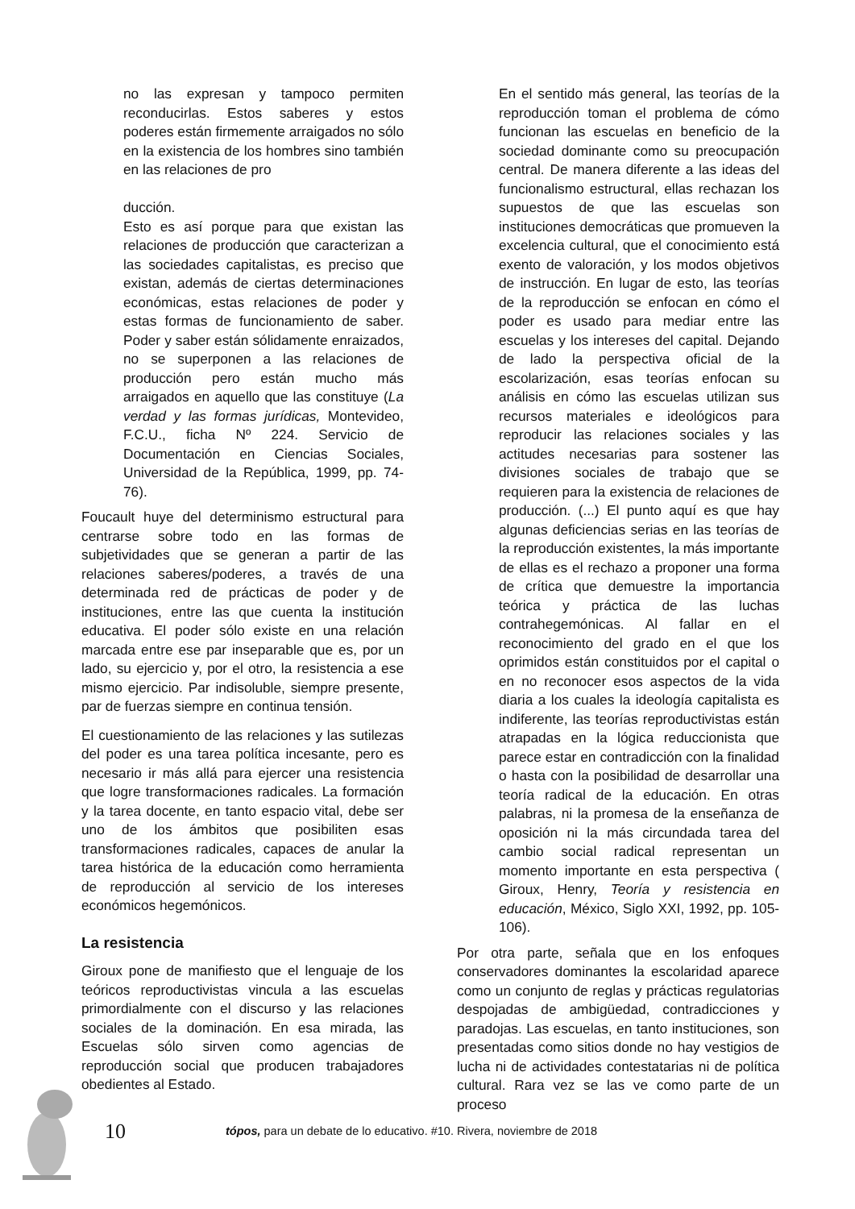no las expresan y tampoco permiten reconducirlas. Estos saberes y estos poderes están firmemente arraigados no sólo en la existencia de los hombres sino también en las relaciones de pro
ducción.
Esto es así porque para que existan las relaciones de producción que caracterizan a las sociedades capitalistas, es preciso que existan, además de ciertas determinaciones económicas, estas relaciones de poder y estas formas de funcionamiento de saber. Poder y saber están sólidamente enraizados, no se superponen a las relaciones de producción pero están mucho más arraigados en aquello que las constituye (La verdad y las formas jurídicas, Montevideo, F.C.U., ficha Nº 224. Servicio de Documentación en Ciencias Sociales, Universidad de la República, 1999, pp. 74-76).
Foucault huye del determinismo estructural para centrarse sobre todo en las formas de subjetividades que se generan a partir de las relaciones saberes/poderes, a través de una determinada red de prácticas de poder y de instituciones, entre las que cuenta la institución educativa. El poder sólo existe en una relación marcada entre ese par inseparable que es, por un lado, su ejercicio y, por el otro, la resistencia a ese mismo ejercicio. Par indisoluble, siempre presente, par de fuerzas siempre en continua tensión.
El cuestionamiento de las relaciones y las sutilezas del poder es una tarea política incesante, pero es necesario ir más allá para ejercer una resistencia que logre transformaciones radicales. La formación y la tarea docente, en tanto espacio vital, debe ser uno de los ámbitos que posibiliten esas transformaciones radicales, capaces de anular la tarea histórica de la educación como herramienta de reproducción al servicio de los intereses económicos hegemónicos.
La resistencia
Giroux pone de manifiesto que el lenguaje de los teóricos reproductivistas vincula a las escuelas primordialmente con el discurso y las relaciones sociales de la dominación. En esa mirada, las Escuelas sólo sirven como agencias de reproducción social que producen trabajadores obedientes al Estado.
En el sentido más general, las teorías de la reproducción toman el problema de cómo funcionan las escuelas en beneficio de la sociedad dominante como su preocupación central. De manera diferente a las ideas del funcionalismo estructural, ellas rechazan los supuestos de que las escuelas son instituciones democráticas que promueven la excelencia cultural, que el conocimiento está exento de valoración, y los modos objetivos de instrucción. En lugar de esto, las teorías de la reproducción se enfocan en cómo el poder es usado para mediar entre las escuelas y los intereses del capital. Dejando de lado la perspectiva oficial de la escolarización, esas teorías enfocan su análisis en cómo las escuelas utilizan sus recursos materiales e ideológicos para reproducir las relaciones sociales y las actitudes necesarias para sostener las divisiones sociales de trabajo que se requieren para la existencia de relaciones de producción. (...) El punto aquí es que hay algunas deficiencias serias en las teorías de la reproducción existentes, la más importante de ellas es el rechazo a proponer una forma de crítica que demuestre la importancia teórica y práctica de las luchas contrahegemónicas. Al fallar en el reconocimiento del grado en el que los oprimidos están constituidos por el capital o en no reconocer esos aspectos de la vida diaria a los cuales la ideología capitalista es indiferente, las teorías reproductivistas están atrapadas en la lógica reduccionista que parece estar en contradicción con la finalidad o hasta con la posibilidad de desarrollar una teoría radical de la educación. En otras palabras, ni la promesa de la enseñanza de oposición ni la más circundada tarea del cambio social radical representan un momento importante en esta perspectiva ( Giroux, Henry, Teoría y resistencia en educación, México, Siglo XXI, 1992, pp. 105-106).
Por otra parte, señala que en los enfoques conservadores dominantes la escolaridad aparece como un conjunto de reglas y prácticas regulatorias despojadas de ambigüedad, contradicciones y paradojas. Las escuelas, en tanto instituciones, son presentadas como sitios donde no hay vestigios de lucha ni de actividades contestatarias ni de política cultural. Rara vez se las ve como parte de un proceso
10 tópos, para un debate de lo educativo. #10. Rivera, noviembre de 2018